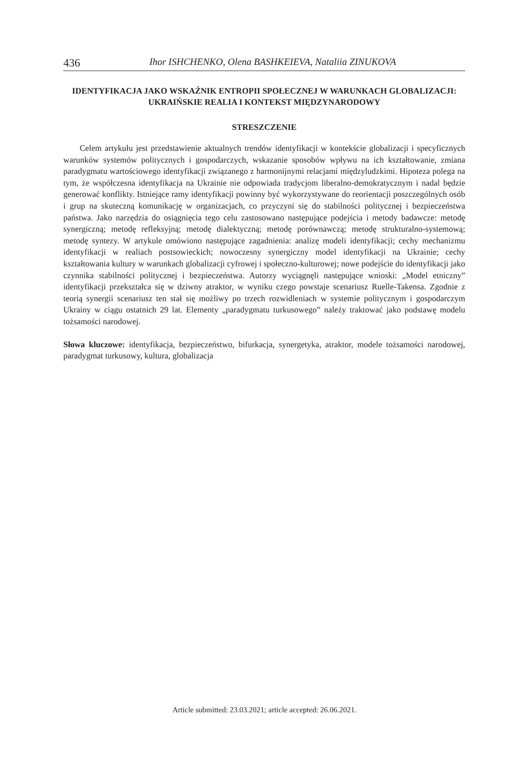436 Ihor ISHCHENKO, Olena BASHKEIEVA, Nataliia ZINUKOVA
IDENTYFIKACJA JAKO WSKAŹNIK ENTROPII SPOŁECZNEJ W WARUNKACH GLOBALIZACJI: UKRAIŃSKIE REALIA I KONTEKST MIĘDZYNARODOWY
STRESZCZENIE
Celem artykułu jest przedstawienie aktualnych trendów identyfikacji w kontekście globalizacji i specyficznych warunków systemów politycznych i gospodarczych, wskazanie sposobów wpływu na ich kształtowanie, zmiana paradygmatu wartościowego identyfikacji związanego z harmonijnymi relacjami międzyludzkimi. Hipoteza polega na tym, że współczesna identyfikacja na Ukrainie nie odpowiada tradycjom liberalno-demokratycznym i nadal będzie generować konflikty. Istniejące ramy identyfikacji powinny być wykorzystywane do reorientacji poszczególnych osób i grup na skuteczną komunikację w organizacjach, co przyczyni się do stabilności politycznej i bezpieczeństwa państwa. Jako narzędzia do osiągnięcia tego celu zastosowano następujące podejścia i metody badawcze: metodę synergiczną; metodę refleksyjną; metodę dialektyczną; metodę porównawczą; metodę strukturalno-systemową; metodę syntezy. W artykule omówiono następujące zagadnienia: analizę modeli identyfikacji; cechy mechanizmu identyfikacji w realiach postsowieckich; nowoczesny synergiczny model identyfikacji na Ukrainie; cechy kształtowania kultury w warunkach globalizacji cyfrowej i społeczno-kulturowej; nowe podejście do identyfikacji jako czynnika stabilności politycznej i bezpieczeństwa. Autorzy wyciągnęli następujące wnioski: „Model etniczny” identyfikacji przekształca się w dziwny atraktor, w wyniku czego powstaje scenariusz Ruelle-Takensa. Zgodnie z teorią synergii scenariusz ten stał się możliwy po trzech rozwidleniach w systemie politycznym i gospodarczym Ukrainy w ciągu ostatnich 29 lat. Elementy „paradygmatu turkusowego” należy traktować jako podstawę modelu tożsamości narodowej.
Słowa kluczowe: identyfikacja, bezpieczeństwo, bifurkacja, synergetyka, atraktor, modele tożsamości narodowej, paradygmat turkusowy, kultura, globalizacja
Article submitted: 23.03.2021; article accepted: 26.06.2021.